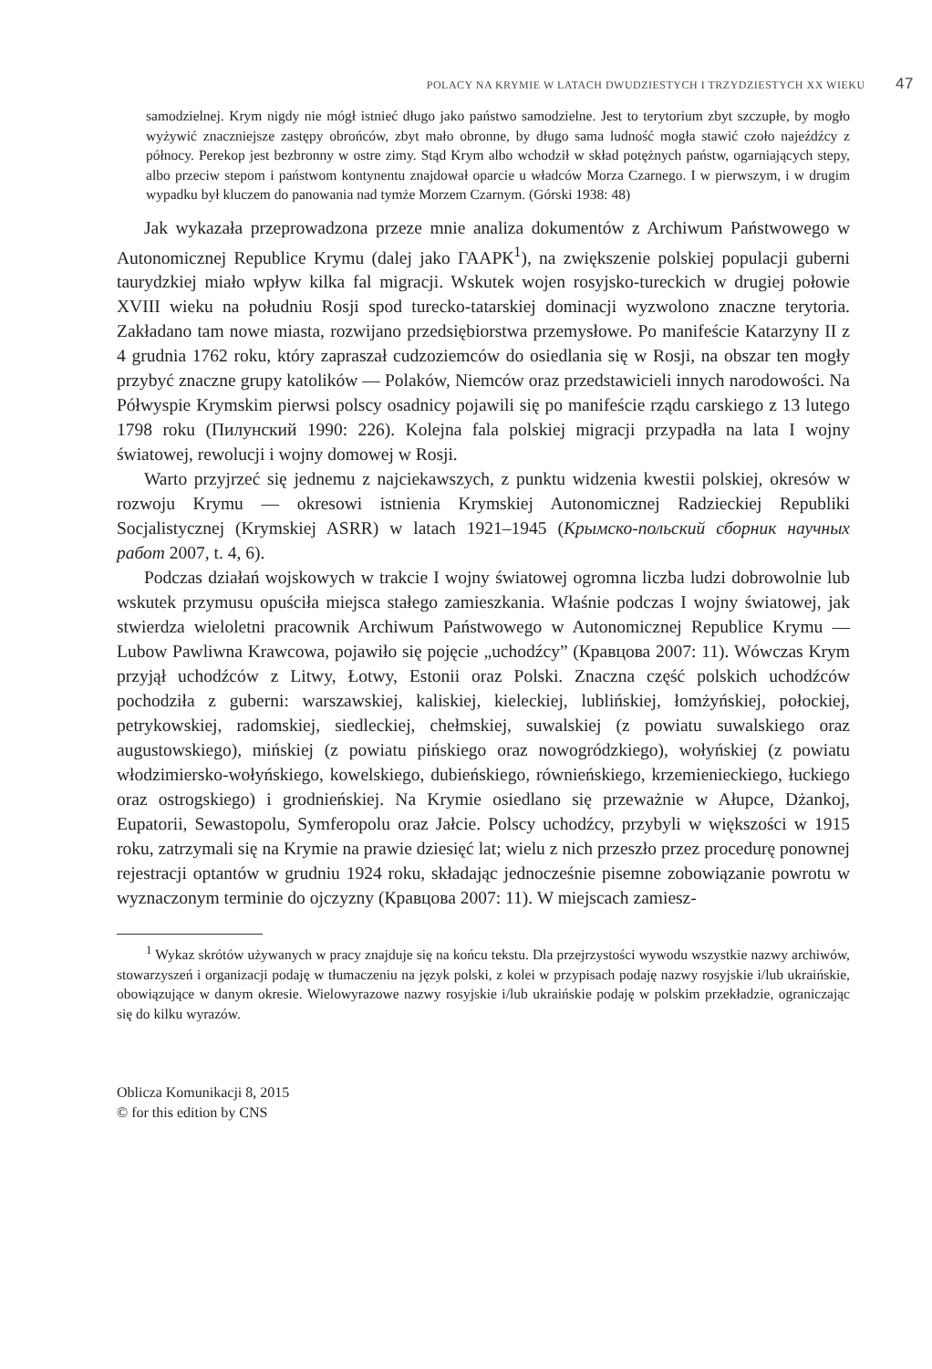POLACY NA KRYMIE W LATACH DWUDZIESTYCH I TRZYDZIESTYCH XX WIEKU 47
samodzielnej. Krym nigdy nie mógł istnieć długo jako państwo samodzielne. Jest to terytorium zbyt szczupłe, by mogło wyżywić znaczniejsze zastępy obrońców, zbyt mało obronne, by długo sama ludność mogła stawić czoło najeźdźcy z północy. Perekop jest bezbronny w ostre zimy. Stąd Krym albo wchodził w skład potężnych państw, ogarniających stepy, albo przeciw stepom i państwom kontynentu znajdował oparcie u władców Morza Czarnego. I w pierwszym, i w drugim wypadku był kluczem do panowania nad tymże Morzem Czarnym. (Górski 1938: 48)
Jak wykazała przeprowadzona przeze mnie analiza dokumentów z Archiwum Państwowego w Autonomicznej Republice Krymu (dalej jako ГААРК<sup>1</sup>), na zwiększenie polskiej populacji guberni taurydzkiej miało wpływ kilka fal migracji. Wskutek wojen rosyjsko-tureckich w drugiej połowie XVIII wieku na południu Rosji spod turecko-tatarskiej dominacji wyzwolono znaczne terytoria. Zakładano tam nowe miasta, rozwijano przedsiębiorstwa przemysłowe. Po manifeście Katarzyny II z 4 grudnia 1762 roku, który zapraszał cudzoziemców do osiedlania się w Rosji, na obszar ten mogły przybyć znaczne grupy katolików — Polaków, Niemców oraz przedstawicieli innych narodowości. Na Półwyspie Krymskim pierwsi polscy osadnicy pojawili się po manifeście rządu carskiego z 13 lutego 1798 roku (Пилунский 1990: 226). Kolejna fala polskiej migracji przypadła na lata I wojny światowej, rewolucji i wojny domowej w Rosji.
Warto przyjrzeć się jednemu z najciekawszych, z punktu widzenia kwestii polskiej, okresów w rozwoju Krymu — okresowi istnienia Krymskiej Autonomicznej Radzieckiej Republiki Socjalistycznej (Krymskiej ASRR) w latach 1921–1945 (Крымско-польский сборник научных работ 2007, t. 4, 6).
Podczas działań wojskowych w trakcie I wojny światowej ogromna liczba ludzi dobrowolnie lub wskutek przymusu opuściła miejsca stałego zamieszkania. Właśnie podczas I wojny światowej, jak stwierdza wieloletni pracownik Archiwum Państwowego w Autonomicznej Republice Krymu — Lubow Pawliwna Krawcowa, pojawiło się pojęcie „uchodźcy” (Кравцова 2007: 11). Wówczas Krym przyjął uchodźców z Litwy, Łotwy, Estonii oraz Polski. Znaczna część polskich uchodźców pochodziła z guberni: warszawskiej, kaliskiej, kieleckiej, lublińskiej, łomżyńskiej, połockiej, petrykowskiej, radomskiej, siedleckiej, chełmskiej, suwalskiej (z powiatu suwalskiego oraz augustowskiego), mińskiej (z powiatu pińskiego oraz nowogródzkiego), wołyńskiej (z powiatu włodzimiersko-wołyńskiego, kowelskiego, dubieńskiego, równieńskiego, krzemienieckiego, łuckiego oraz ostrogskiego) i grodnieńskiej. Na Krymie osiedlano się przeważnie w Ałupce, Dżankoj, Eupatorii, Sewastopolu, Symferopolu oraz Jałcie. Polscy uchodźcy, przybyli w większości w 1915 roku, zatrzymali się na Krymie na prawie dziesięć lat; wielu z nich przeszło przez procedurę ponownej rejestracji optantów w grudniu 1924 roku, składając jednocześnie pisemne zobowiązanie powrotu w wyznaczonym terminie do ojczyzny (Кравцова 2007: 11). W miejscach zamiesz-
<sup>1</sup> Wykaz skrótów używanych w pracy znajduje się na końcu tekstu. Dla przejrzystości wywodu wszystkie nazwy archiwów, stowarzyszeń i organizacji podaję w tłumaczeniu na język polski, z kolei w przypisach podaję nazwy rosyjskie i/lub ukraińskie, obowiązujące w danym okresie. Wielowyrazowe nazwy rosyjskie i/lub ukraińskie podaję w polskim przekładzie, ograniczając się do kilku wyrazów.
Oblicza Komunikacji 8, 2015
© for this edition by CNS